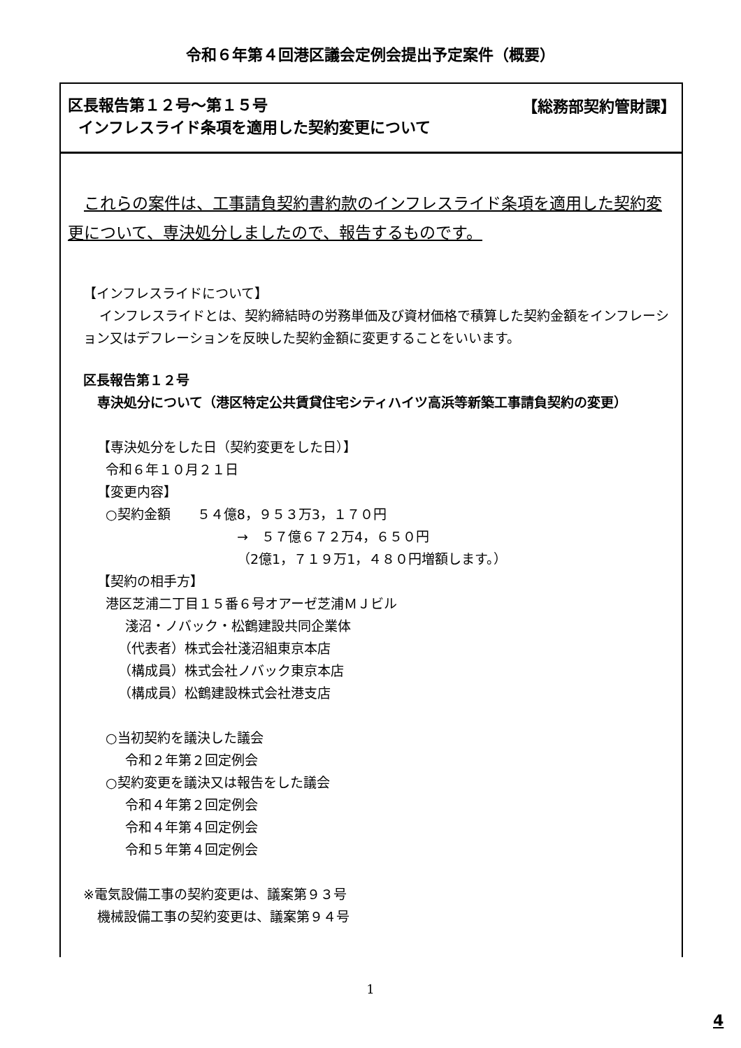令和６年第４回港区議会定例会提出予定案件（概要）
【総務部契約管財課】 区長報告第１２号～第１５号
インフレスライド条項を適用した契約変更について
これらの案件は、工事請負契約書約款のインフレスライド条項を適用した契約変更について、専決処分しましたので、報告するものです。
【インフレスライドについて】
インフレスライドとは、契約締結時の労務単価及び資材価格で積算した契約金額をインフレーション又はデフレーションを反映した契約金額に変更することをいいます。
区長報告第１２号
専決処分について（港区特定公共賃貸住宅シティハイツ高浜等新築工事請負契約の変更）
【専決処分をした日（契約変更をした日）】
令和６年１０月２１日
【変更内容】
○契約金額　　５４億8，９５３万3，１７０円
→　５７億６７２万4，６５０円
（2億1，７１９万1，４８０円増額します。）
【契約の相手方】
港区芝浦二丁目１５番６号オアーゼ芝浦ＭＪビル
淺沼・ノバック・松鶴建設共同企業体
（代表者）株式会社淺沼組東京本店
（構成員）株式会社ノバック東京本店
（構成員）松鶴建設株式会社港支店
○当初契約を議決した議会
令和２年第２回定例会
○契約変更を議決又は報告をした議会
令和４年第２回定例会
令和４年第４回定例会
令和５年第４回定例会
※電気設備工事の契約変更は、議案第９３号
機械設備工事の契約変更は、議案第９４号
1
4